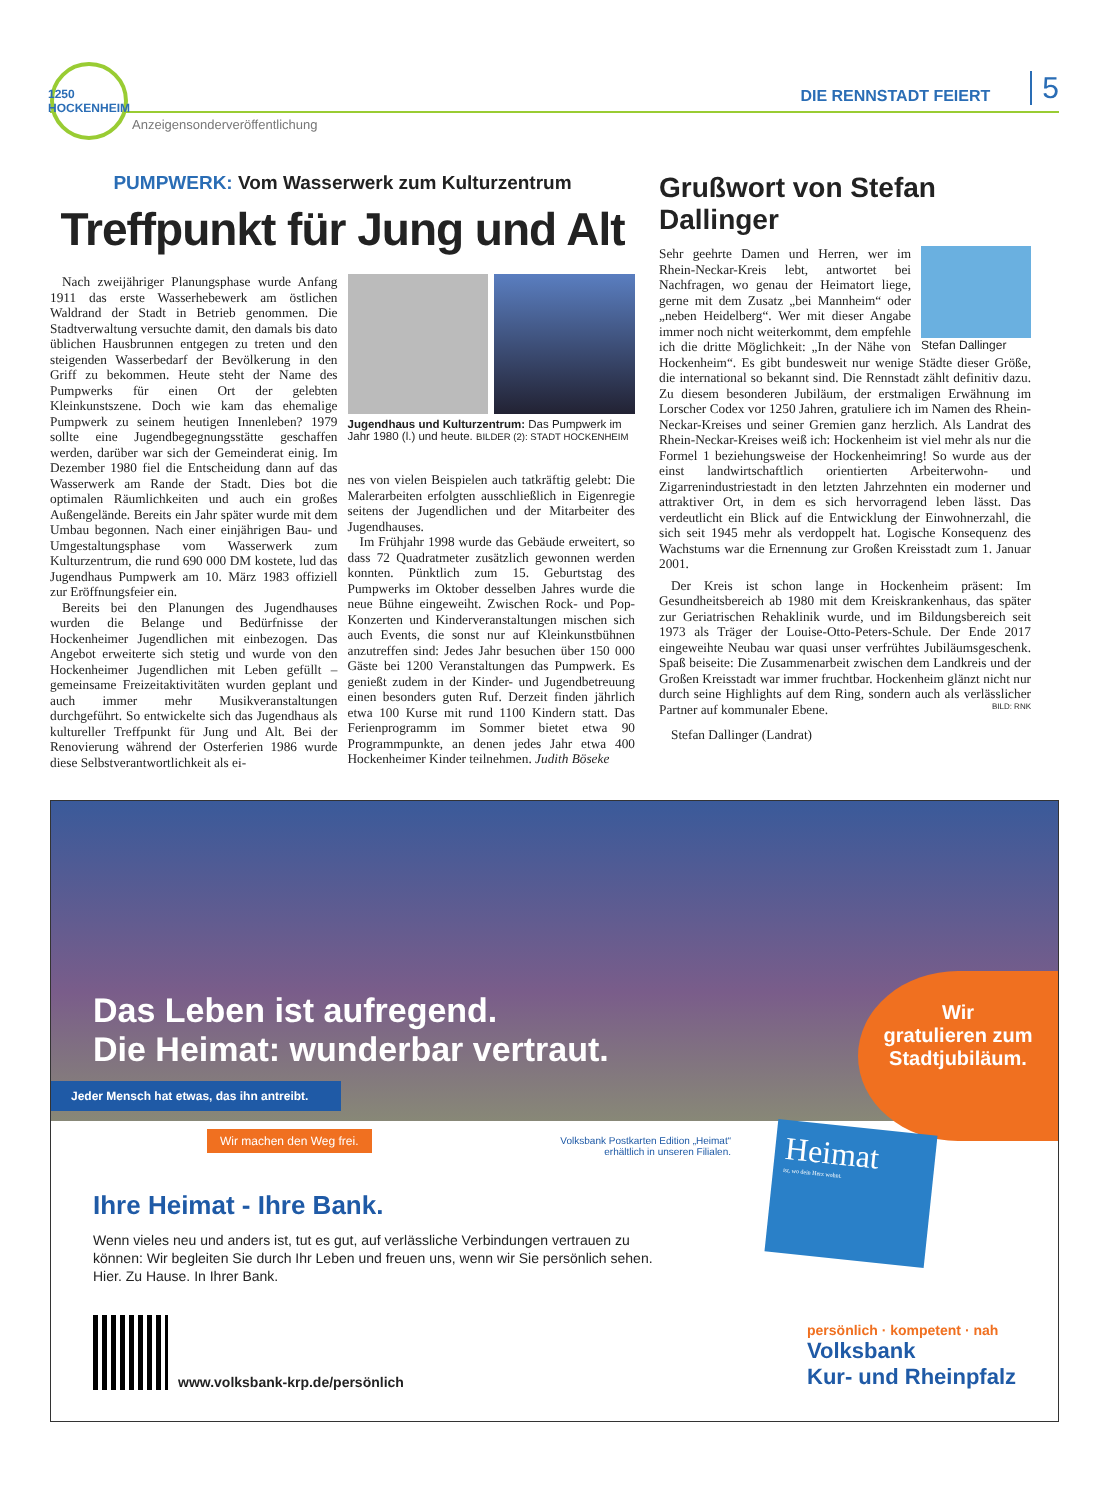1250 HOCKENHEIM
DIE RENNSTADT FEIERT
5
Anzeigensonderveröffentlichung
PUMPWERK: Vom Wasserwerk zum Kulturzentrum
Treffpunkt für Jung und Alt
Nach zweijähriger Planungsphase wurde Anfang 1911 das erste Wasserhebewerk am östlichen Waldrand der Stadt in Betrieb genommen. Die Stadtverwaltung versuchte damit, den damals bis dato üblichen Hausbrunnen entgegen zu treten und den steigenden Wasserbedarf der Bevölkerung in den Griff zu bekommen. Heute steht der Name des Pumpwerks für einen Ort der gelebten Kleinkunstszene. Doch wie kam das ehemalige Pumpwerk zu seinem heutigen Innenleben? 1979 sollte eine Jugendbegegnungsstätte geschaffen werden, darüber war sich der Gemeinderat einig. Im Dezember 1980 fiel die Entscheidung dann auf das Wasserwerk am Rande der Stadt. Dies bot die optimalen Räumlichkeiten und auch ein großes Außengelände. Bereits ein Jahr später wurde mit dem Umbau begonnen. Nach einer einjährigen Bau- und Umgestaltungsphase vom Wasserwerk zum Kulturzentrum, die rund 690 000 DM kostete, lud das Jugendhaus Pumpwerk am 10. März 1983 offiziell zur Eröffnungsfeier ein.
Bereits bei den Planungen des Jugendhauses wurden die Belange und Bedürfnisse der Hockenheimer Jugendlichen mit einbezogen. Das Angebot erweiterte sich stetig und wurde von den Hockenheimer Jugendlichen mit Leben gefüllt – gemeinsame Freizeitaktivitäten wurden geplant und auch immer mehr Musikveranstaltungen durchgeführt. So entwickelte sich das Jugendhaus als kultureller Treffpunkt für Jung und Alt. Bei der Renovierung während der Osterferien 1986 wurde diese Selbstverantwortlichkeit als ei-
Jugendhaus und Kulturzentrum: Das Pumpwerk im Jahr 1980 (l.) und heute. BILDER (2): STADT HOCKENHEIM
nes von vielen Beispielen auch tatkräftig gelebt: Die Malerarbeiten erfolgten ausschließlich in Eigenregie seitens der Jugendlichen und der Mitarbeiter des Jugendhauses.
Im Frühjahr 1998 wurde das Gebäude erweitert, so dass 72 Quadratmeter zusätzlich gewonnen werden konnten. Pünktlich zum 15. Geburtstag des Pumpwerks im Oktober desselben Jahres wurde die neue Bühne eingeweiht. Zwischen Rock- und Pop-Konzerten und Kinderveranstaltungen mischen sich auch Events, die sonst nur auf Kleinkunstbühnen anzutreffen sind: Jedes Jahr besuchen über 150 000 Gäste bei 1200 Veranstaltungen das Pumpwerk. Es genießt zudem in der Kinder- und Jugendbetreuung einen besonders guten Ruf. Derzeit finden jährlich etwa 100 Kurse mit rund 1100 Kindern statt. Das Ferienprogramm im Sommer bietet etwa 90 Programmpunkte, an denen jedes Jahr etwa 400 Hockenheimer Kinder teilnehmen. Judith Böseke
Grußwort von Stefan Dallinger
Stefan Dallinger
Sehr geehrte Damen und Herren, wer im Rhein-Neckar-Kreis lebt, antwortet bei Nachfragen, wo genau der Heimatort liege, gerne mit dem Zusatz „bei Mannheim“ oder „neben Heidelberg“. Wer mit dieser Angabe immer noch nicht weiterkommt, dem empfehle ich die dritte Möglichkeit: „In der Nähe von Hockenheim“. Es gibt bundesweit nur wenige Städte dieser Größe, die international so bekannt sind. Die Rennstadt zählt definitiv dazu. Zu diesem besonderen Jubiläum, der erstmaligen Erwähnung im Lorscher Codex vor 1250 Jahren, gratuliere ich im Namen des Rhein-Neckar-Kreises und seiner Gremien ganz herzlich. Als Landrat des Rhein-Neckar-Kreises weiß ich: Hockenheim ist viel mehr als nur die Formel 1 beziehungsweise der Hockenheimring! So wurde aus der einst landwirtschaftlich orientierten Arbeiterwohn- und Zigarrenindustriestadt in den letzten Jahrzehnten ein moderner und attraktiver Ort, in dem es sich hervorragend leben lässt. Das verdeutlicht ein Blick auf die Entwicklung der Einwohnerzahl, die sich seit 1945 mehr als verdoppelt hat. Logische Konsequenz des Wachstums war die Ernennung zur Großen Kreisstadt zum 1. Januar 2001.
Der Kreis ist schon lange in Hockenheim präsent: Im Gesundheitsbereich ab 1980 mit dem Kreiskrankenhaus, das später zur Geriatrischen Rehaklinik wurde, und im Bildungsbereich seit 1973 als Träger der Louise-Otto-Peters-Schule. Der Ende 2017 eingeweihte Neubau war quasi unser verfrühtes Jubiläumsgeschenk. Spaß beiseite: Die Zusammenarbeit zwischen dem Landkreis und der Großen Kreisstadt war immer fruchtbar. Hockenheim glänzt nicht nur durch seine Highlights auf dem Ring, sondern auch als verlässlicher Partner auf kommunaler Ebene. BILD: RNK
Stefan Dallinger (Landrat)
Das Leben ist aufregend.
Die Heimat: wunderbar vertraut.
Jeder Mensch hat etwas, das ihn antreibt.
Wir
gratulieren zum
Stadtjubiläum.
Wir machen den Weg frei.
Volksbank Postkarten Edition „Heimat“ erhältlich in unseren Filialen.
Heimat
ist, wo dein Herz wohnt.
Ihre Heimat - Ihre Bank.
Wenn vieles neu und anders ist, tut es gut, auf verlässliche Verbindungen vertrauen zu können: Wir begleiten Sie durch Ihr Leben und freuen uns, wenn wir Sie persönlich sehen. Hier. Zu Hause. In Ihrer Bank.
www.volksbank-krp.de/persönlich
persönlich · kompetent · nah
Volksbank
Kur- und Rheinpfalz